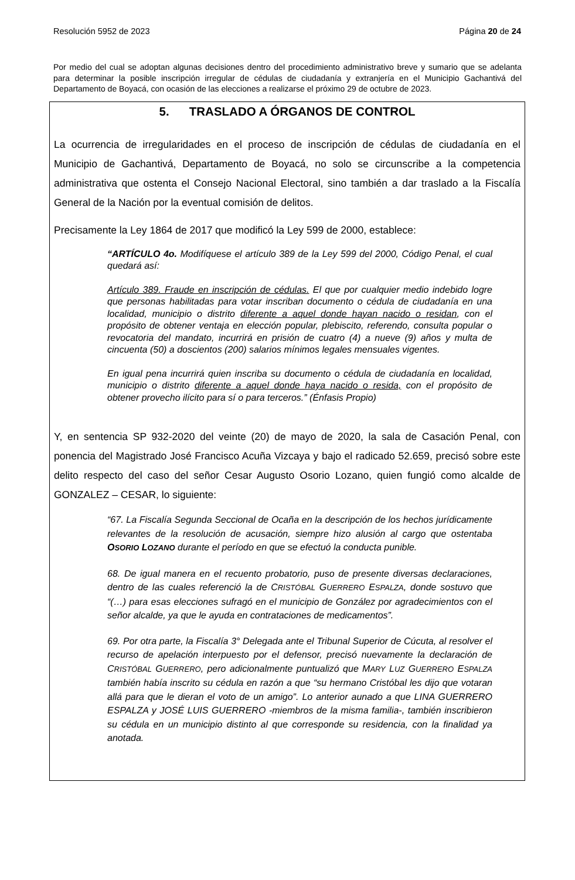Resolución 5952 de 2023 Página 20 de 24
Por medio del cual se adoptan algunas decisiones dentro del procedimiento administrativo breve y sumario que se adelanta para determinar la posible inscripción irregular de cédulas de ciudadanía y extranjería en el Municipio Gachantivá del Departamento de Boyacá, con ocasión de las elecciones a realizarse el próximo 29 de octubre de 2023.
5. TRASLADO A ÓRGANOS DE CONTROL
La ocurrencia de irregularidades en el proceso de inscripción de cédulas de ciudadanía en el Municipio de Gachantivá, Departamento de Boyacá, no solo se circunscribe a la competencia administrativa que ostenta el Consejo Nacional Electoral, sino también a dar traslado a la Fiscalía General de la Nación por la eventual comisión de delitos.
Precisamente la Ley 1864 de 2017 que modificó la Ley 599 de 2000, establece:
“ARTÍCULO 4o. Modifíquese el artículo 389 de la Ley 599 del 2000, Código Penal, el cual quedará así:
Artículo 389. Fraude en inscripción de cédulas. El que por cualquier medio indebido logre que personas habilitadas para votar inscriban documento o cédula de ciudadanía en una localidad, municipio o distrito diferente a aquel donde hayan nacido o residan, con el propósito de obtener ventaja en elección popular, plebiscito, referendo, consulta popular o revocatoria del mandato, incurrirá en prisión de cuatro (4) a nueve (9) años y multa de cincuenta (50) a doscientos (200) salarios mínimos legales mensuales vigentes.
En igual pena incurrirá quien inscriba su documento o cédula de ciudadanía en localidad, municipio o distrito diferente a aquel donde haya nacido o resida, con el propósito de obtener provecho ilícito para sí o para terceros.” (Énfasis Propio)
Y, en sentencia SP 932-2020 del veinte (20) de mayo de 2020, la sala de Casación Penal, con ponencia del Magistrado José Francisco Acuña Vizcaya y bajo el radicado 52.659, precisó sobre este delito respecto del caso del señor Cesar Augusto Osorio Lozano, quien fungió como alcalde de GONZALEZ – CESAR, lo siguiente:
“67. La Fiscalía Segunda Seccional de Ocaña en la descripción de los hechos jurídicamente relevantes de la resolución de acusación, siempre hizo alusión al cargo que ostentaba OSORIO LOZANO durante el período en que se efectuó la conducta punible.
68. De igual manera en el recuento probatorio, puso de presente diversas declaraciones, dentro de las cuales referenció la de CRISTÓBAL GUERRERO ESPALZA, donde sostuvo que “(…) para esas elecciones sufragó en el municipio de González por agradecimientos con el señor alcalde, ya que le ayuda en contrataciones de medicamentos”.
69. Por otra parte, la Fiscalía 3° Delegada ante el Tribunal Superior de Cúcuta, al resolver el recurso de apelación interpuesto por el defensor, precisó nuevamente la declaración de CRISTÓBAL GUERRERO, pero adicionalmente puntualizó que MARY LUZ GUERRERO ESPALZA también había inscrito su cédula en razón a que “su hermano Cristóbal les dijo que votaran allá para que le dieran el voto de un amigo”. Lo anterior aunado a que LINA GUERRERO ESPALZA y JOSÉ LUIS GUERRERO -miembros de la misma familia-, también inscribieron su cédula en un municipio distinto al que corresponde su residencia, con la finalidad ya anotada.